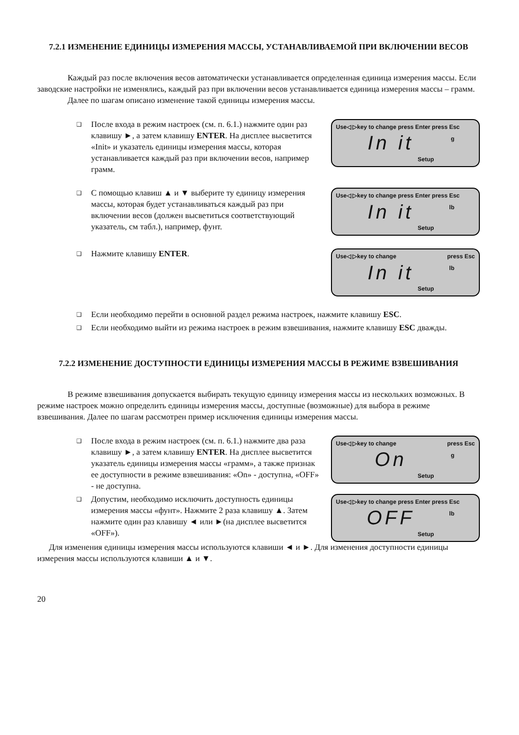7.2.1 ИЗМЕНЕНИЕ ЕДИНИЦЫ ИЗМЕРЕНИЯ МАССЫ, УСТАНАВЛИВАЕМОЙ ПРИ ВКЛЮЧЕНИИ ВЕСОВ
Каждый раз после включения весов автоматически устанавливается определенная единица измерения массы. Если заводские настройки не изменялись, каждый раз при включении весов устанавливается единица измерения массы – грамм.
Далее по шагам описано изменение такой единицы измерения массы.
❑
После входа в режим настроек (см. п. 6.1.) нажмите один раз клавишу ►, а затем клавишу ENTER. На дисплее высветится «Init» и указатель единицы измерения массы, которая устанавливается каждый раз при включении весов, например грамм.
Use◁ ▷key to change press Enter press Esc
In it
g
Setup
❑
С помощью клавиш ▲ и ▼ выберите ту единицу измерения массы, которая будет устанавливаться каждый раз при включении весов (должен высветиться соответствующий указатель, см табл.), например, фунт.
Use◁ ▷key to change press Enter press Esc
In it
lb
Setup
❑
Нажмите клавишу ENTER.
Use◁ ▷key to change press Esc
In it
lb
Setup
❑
Если необходимо перейти в основной раздел режима настроек, нажмите клавишу ESC.
❑
Если необходимо выйти из режима настроек в режим взвешивания, нажмите клавишу ESC дважды.
7.2.2 ИЗМЕНЕНИЕ ДОСТУПНОСТИ ЕДИНИЦЫ ИЗМЕРЕНИЯ МАССЫ В РЕЖИМЕ ВЗВЕШИВАНИЯ
В режиме взвешивания допускается выбирать текущую единицу измерения массы из нескольких возможных. В режиме настроек можно определить единицы измерения массы, доступные (возможные) для выбора в режиме взвешивания. Далее по шагам рассмотрен пример исключения единицы измерения массы.
❑
После входа в режим настроек (см. п. 6.1.) нажмите два раза клавишу ►, а затем клавишу ENTER. На дисплее высветится указатель единицы измерения массы «грамм», а также признак ее доступности в режиме взвешивания: «On» - доступна, «OFF» - не доступна.
Use◁ ▷key to change press Esc
On
g
Setup
❑
Допустим, необходимо исключить доступность единицы измерения массы «фунт». Нажмите 2 раза клавишу ▲. Затем нажмите один раз клавишу ◄ или ►(на дисплее высветится «OFF»).
Use◁ ▷key to change press Enter press Esc
OFF
lb
Setup
Для изменения единицы измерения массы используются клавиши ◄ и ►. Для изменения доступности единицы измерения массы используются клавиши ▲ и ▼.
20